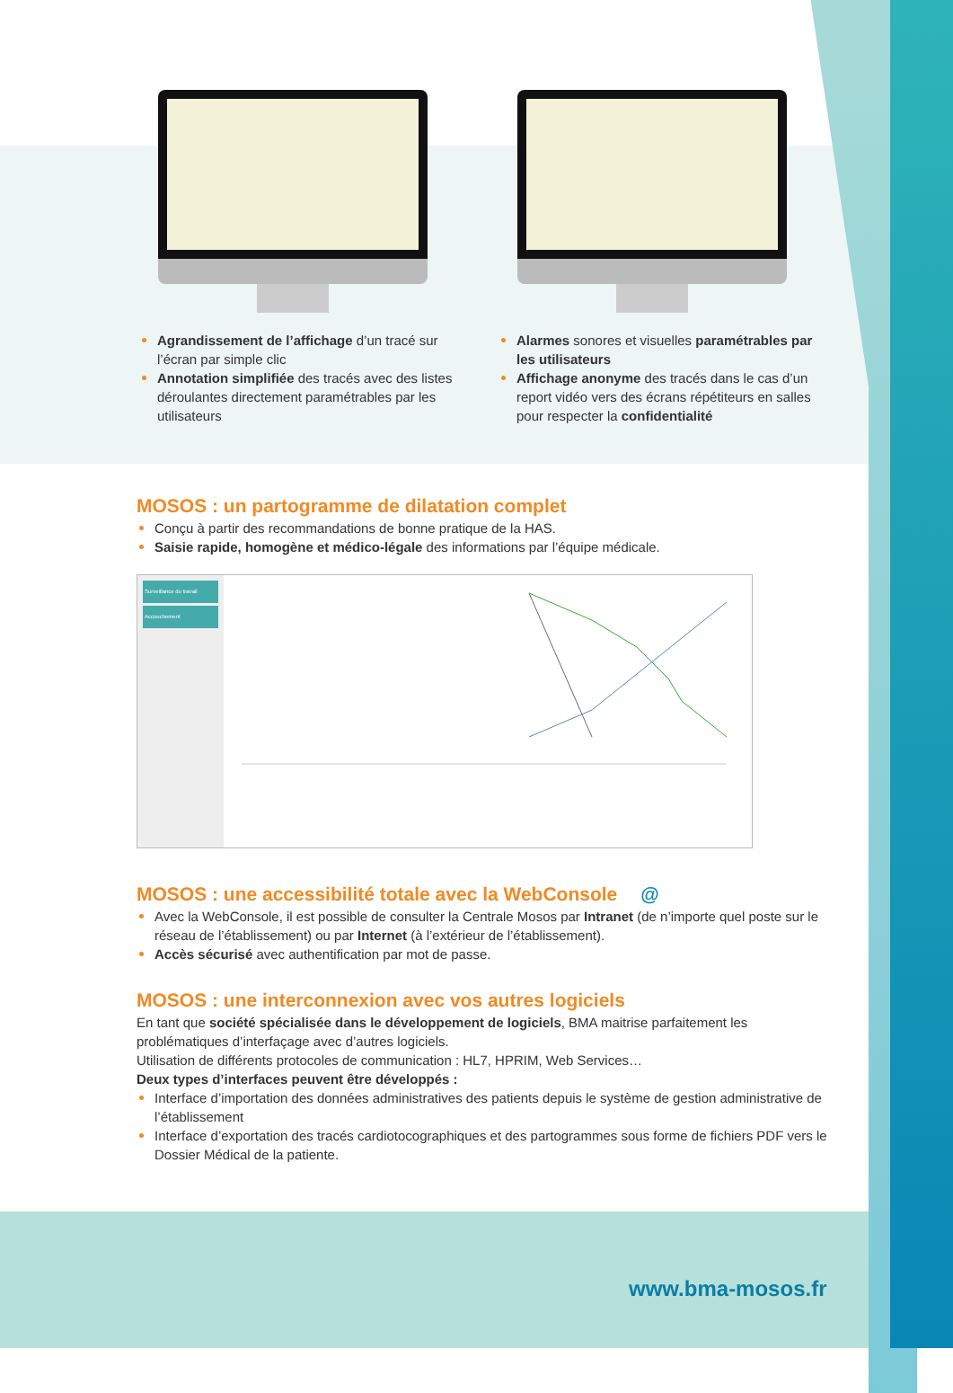Agrandissement de l’affichage d’un tracé sur l’écran par simple clic
Annotation simplifiée des tracés avec des listes déroulantes directement paramétrables par les utilisateurs
Alarmes sonores et visuelles paramétrables par les utilisateurs
Affichage anonyme des tracés dans le cas d’un report vidéo vers des écrans répétiteurs en salles pour respecter la confidentialité
MOSOS : un partogramme de dilatation complet
Conçu à partir des recommandations de bonne pratique de la HAS.
Saisie rapide, homogène et médico-légale des informations par l’équipe médicale.
Surveillance du travail
Accouchement
MOSOS : une accessibilité totale avec la WebConsole @
Avec la WebConsole, il est possible de consulter la Centrale Mosos par Intranet (de n’importe quel poste sur le réseau de l’établissement) ou par Internet (à l’extérieur de l’établissement).
Accès sécurisé avec authentification par mot de passe.
MOSOS : une interconnexion avec vos autres logiciels
En tant que société spécialisée dans le développement de logiciels, BMA maitrise parfaitement les problématiques d’interfaçage avec d’autres logiciels.
Utilisation de différents protocoles de communication : HL7, HPRIM, Web Services…
Deux types d’interfaces peuvent être développés :
Interface d’importation des données administratives des patients depuis le système de gestion administrative de l’établissement
Interface d’exportation des tracés cardiotocographiques et des partogrammes sous forme de fichiers PDF vers le Dossier Médical de la patiente.
www.bma-mosos.fr